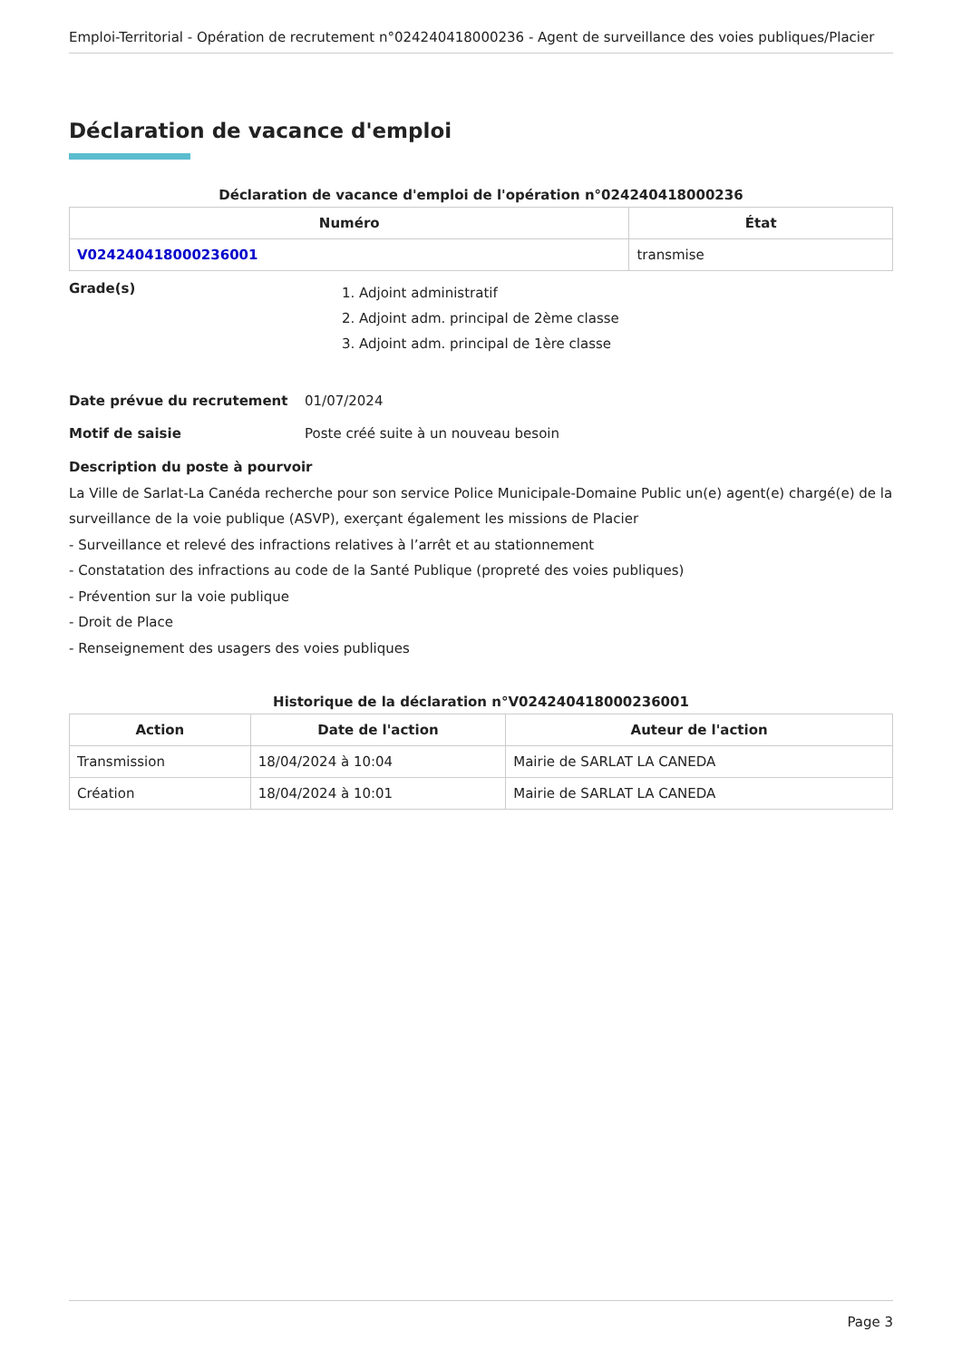Emploi-Territorial - Opération de recrutement n°024240418000236 - Agent de surveillance des voies publiques/Placier
Déclaration de vacance d'emploi
Déclaration de vacance d'emploi de l'opération n°024240418000236
| Numéro | État |
| --- | --- |
| V024240418000236001 | transmise |
Grade(s)
1. Adjoint administratif
2. Adjoint adm. principal de 2ème classe
3. Adjoint adm. principal de 1ère classe
Date prévue du recrutement 01/07/2024
Motif de saisie Poste créé suite à un nouveau besoin
Description du poste à pourvoir
La Ville de Sarlat-La Canéda recherche pour son service Police Municipale-Domaine Public un(e) agent(e) chargé(e) de la surveillance de la voie publique (ASVP), exerçant également les missions de Placier
- Surveillance et relevé des infractions relatives à l’arrêt et au stationnement
- Constatation des infractions au code de la Santé Publique (propreté des voies publiques)
- Prévention sur la voie publique
- Droit de Place
- Renseignement des usagers des voies publiques
Historique de la déclaration n°V024240418000236001
| Action | Date de l'action | Auteur de l'action |
| --- | --- | --- |
| Transmission | 18/04/2024 à 10:04 | Mairie de SARLAT LA CANEDA |
| Création | 18/04/2024 à 10:01 | Mairie de SARLAT LA CANEDA |
Page 3